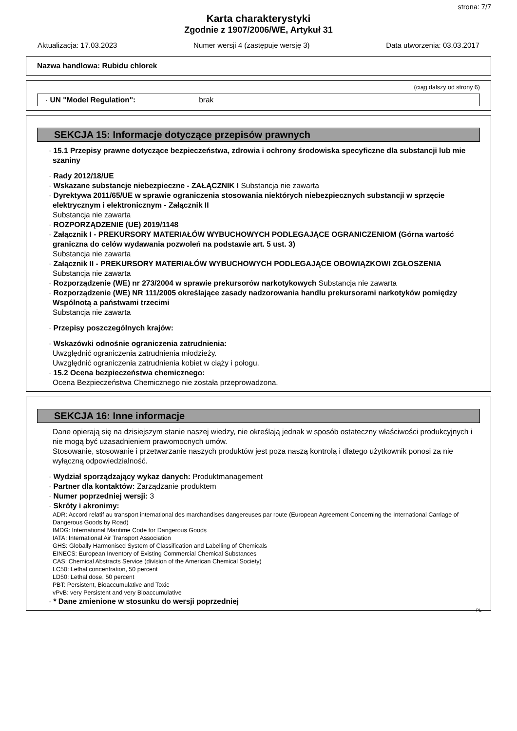strona: 7/7
Karta charakterystyki
Zgodnie z 1907/2006/WE, Artykuł 31
Aktualizacja: 17.03.2023 Numer wersji 4 (zastępuje wersję 3) Data utworzenia: 03.03.2017
Nazwa handlowa: Rubidu chlorek
(ciąg dalszy od strony 6)
· UN "Model Regulation": brak
SEKCJA 15: Informacje dotyczące przepisów prawnych
· 15.1 Przepisy prawne dotyczące bezpieczeństwa, zdrowia i ochrony środowiska specyficzne dla substancji lub mie szaniny
· Rady 2012/18/UE
· Wskazane substancje niebezpieczne - ZAŁĄCZNIK I Substancja nie zawarta
· Dyrektywa 2011/65/UE w sprawie ograniczenia stosowania niektórych niebezpiecznych substancji w sprzęcie elektrycznym i elektronicznym - Załącznik II
Substancja nie zawarta
· ROZPORZĄDZENIE (UE) 2019/1148
· Załącznik I - PREKURSORY MATERIAŁÓW WYBUCHOWYCH PODLEGAJĄCE OGRANICZENIOM (Górna wartość graniczna do celów wydawania pozwoleń na podstawie art. 5 ust. 3)
Substancja nie zawarta
· Załącznik II - PREKURSORY MATERIAŁÓW WYBUCHOWYCH PODLEGAJĄCE OBOWIĄZKOWI ZGŁOSZENIA
Substancja nie zawarta
· Rozporządzenie (WE) nr 273/2004 w sprawie prekursorów narkotykowych Substancja nie zawarta
· Rozporządzenie (WE) NR 111/2005 określające zasady nadzorowania handlu prekursorami narkotyków pomiędzy Wspólnotą a państwami trzecimi
Substancja nie zawarta
· Przepisy poszczególnych krajów:
· Wskazówki odnośnie ograniczenia zatrudnienia:
Uwzględnić ograniczenia zatrudnienia młodzieży.
Uwzględnić ograniczenia zatrudnienia kobiet w ciąży i połogu.
· 15.2 Ocena bezpieczeństwa chemicznego:
Ocena Bezpieczeństwa Chemicznego nie została przeprowadzona.
SEKCJA 16: Inne informacje
Dane opierają się na dzisiejszym stanie naszej wiedzy, nie określają jednak w sposób ostateczny właściwości produkcyjnych i nie mogą być uzasadnieniem prawomocnych umów.
Stosowanie, stosowanie i przetwarzanie naszych produktów jest poza naszą kontrolą i dlatego użytkownik ponosi za nie wyłączną odpowiedzialność.
· Wydział sporządzający wykaz danych: Produktmanagement
· Partner dla kontaktów: Zarządzanie produktem
· Numer poprzedniej wersji: 3
· Skróty i akronimy:
ADR: Accord relatif au transport international des marchandises dangereuses par route (European Agreement Concerning the International Carriage of Dangerous Goods by Road)
IMDG: International Maritime Code for Dangerous Goods
IATA: International Air Transport Association
GHS: Globally Harmonised System of Classification and Labelling of Chemicals
EINECS: European Inventory of Existing Commercial Chemical Substances
CAS: Chemical Abstracts Service (division of the American Chemical Society)
LC50: Lethal concentration, 50 percent
LD50: Lethal dose, 50 percent
PBT: Persistent, Bioaccumulative and Toxic
vPvB: very Persistent and very Bioaccumulative
· * Dane zmienione w stosunku do wersji poprzedniej
PL